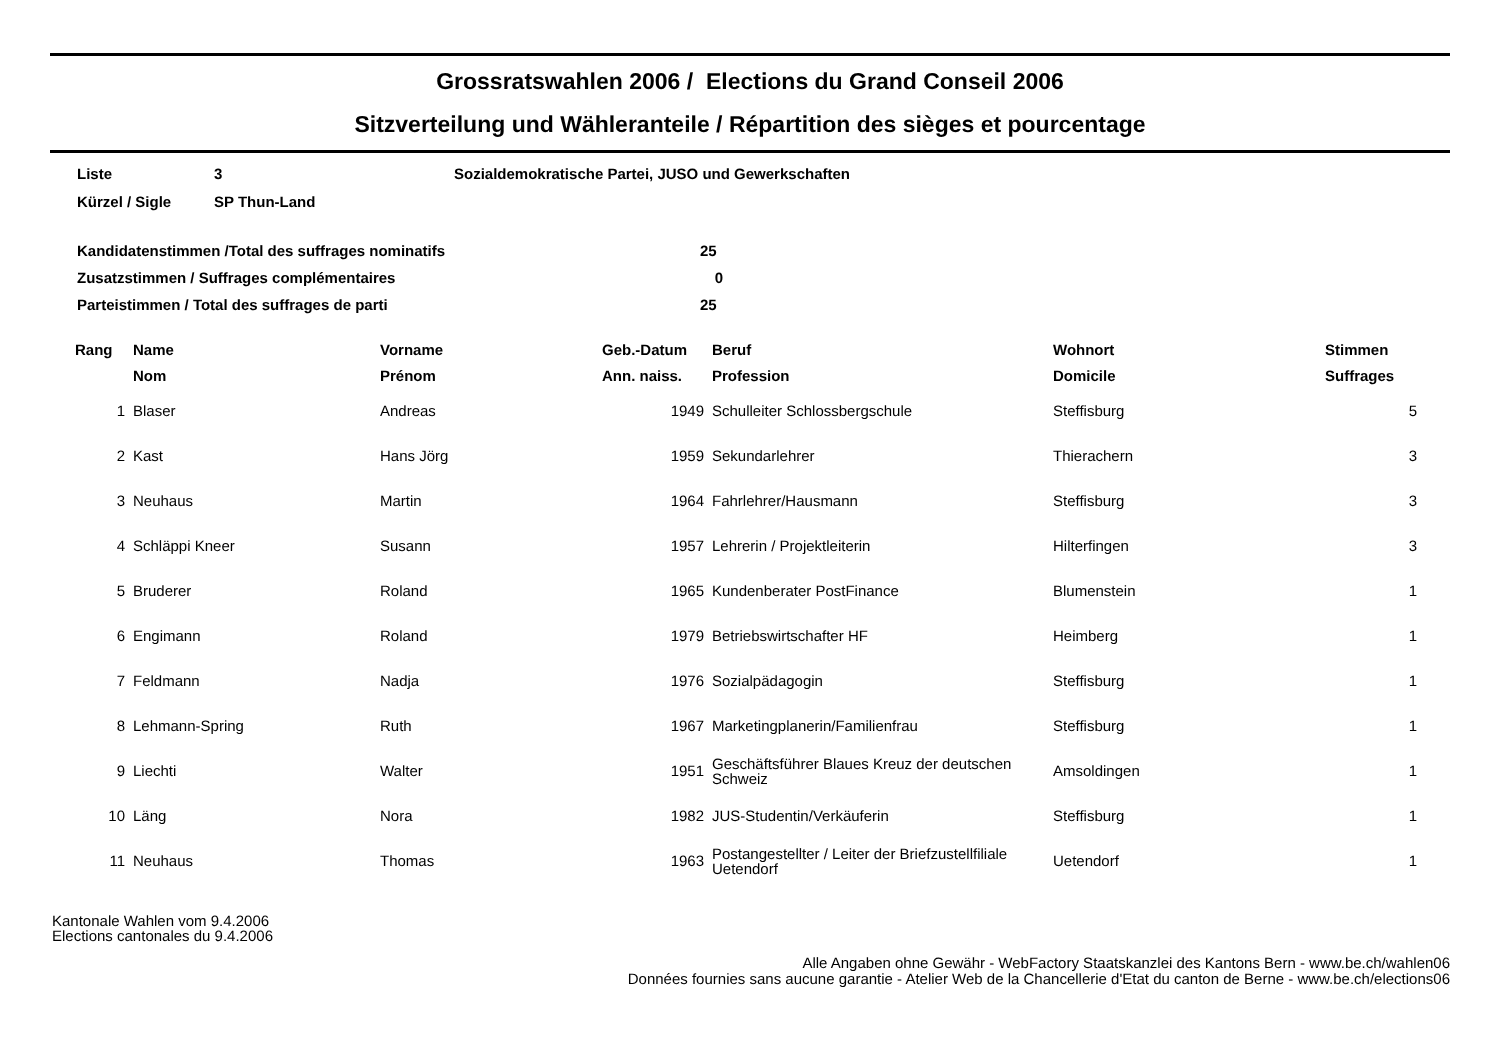Grossratswahlen 2006 / Elections du Grand Conseil 2006
Sitzverteilung und Wähleranteile / Répartition des sièges et pourcentage
Liste 3 Sozialdemokratische Partei, JUSO und Gewerkschaften
Kürzel / Sigle SP Thun-Land
Kandidatenstimmen /Total des suffrages nominatifs 25
Zusatzstimmen / Suffrages complémentaires 0
Parteistimmen / Total des suffrages de parti 25
| Rang | Name | Vorname | Geb.-Datum | Beruf | Wohnort | Stimmen |
| --- | --- | --- | --- | --- | --- | --- |
| | Nom | Prénom | Ann. naiss. | Profession | Domicile | Suffrages |
| 1 | Blaser | Andreas | 1949 | Schulleiter Schlossbergschule | Steffisburg | 5 |
| 2 | Kast | Hans Jörg | 1959 | Sekundarlehrer | Thierachern | 3 |
| 3 | Neuhaus | Martin | 1964 | Fahrlehrer/Hausmann | Steffisburg | 3 |
| 4 | Schläppi Kneer | Susann | 1957 | Lehrerin / Projektleiterin | Hilterfingen | 3 |
| 5 | Bruderer | Roland | 1965 | Kundenberater PostFinance | Blumenstein | 1 |
| 6 | Engimann | Roland | 1979 | Betriebswirtschafter HF | Heimberg | 1 |
| 7 | Feldmann | Nadja | 1976 | Sozialpädagogin | Steffisburg | 1 |
| 8 | Lehmann-Spring | Ruth | 1967 | Marketingplanerin/Familienfrau | Steffisburg | 1 |
| 9 | Liechti | Walter | 1951 | Geschäftsführer Blaues Kreuz der deutschen Schweiz | Amsoldingen | 1 |
| 10 | Läng | Nora | 1982 | JUS-Studentin/Verkäuferin | Steffisburg | 1 |
| 11 | Neuhaus | Thomas | 1963 | Postangestellter / Leiter der Briefzustellfiliale Uetendorf | Uetendorf | 1 |
Kantonale Wahlen vom 9.4.2006
Elections cantonales du 9.4.2006
Alle Angaben ohne Gewähr - WebFactory Staatskanzlei des Kantons Bern - www.be.ch/wahlen06
Données fournies sans aucune garantie - Atelier Web de la Chancellerie d'Etat du canton de Berne - www.be.ch/elections06